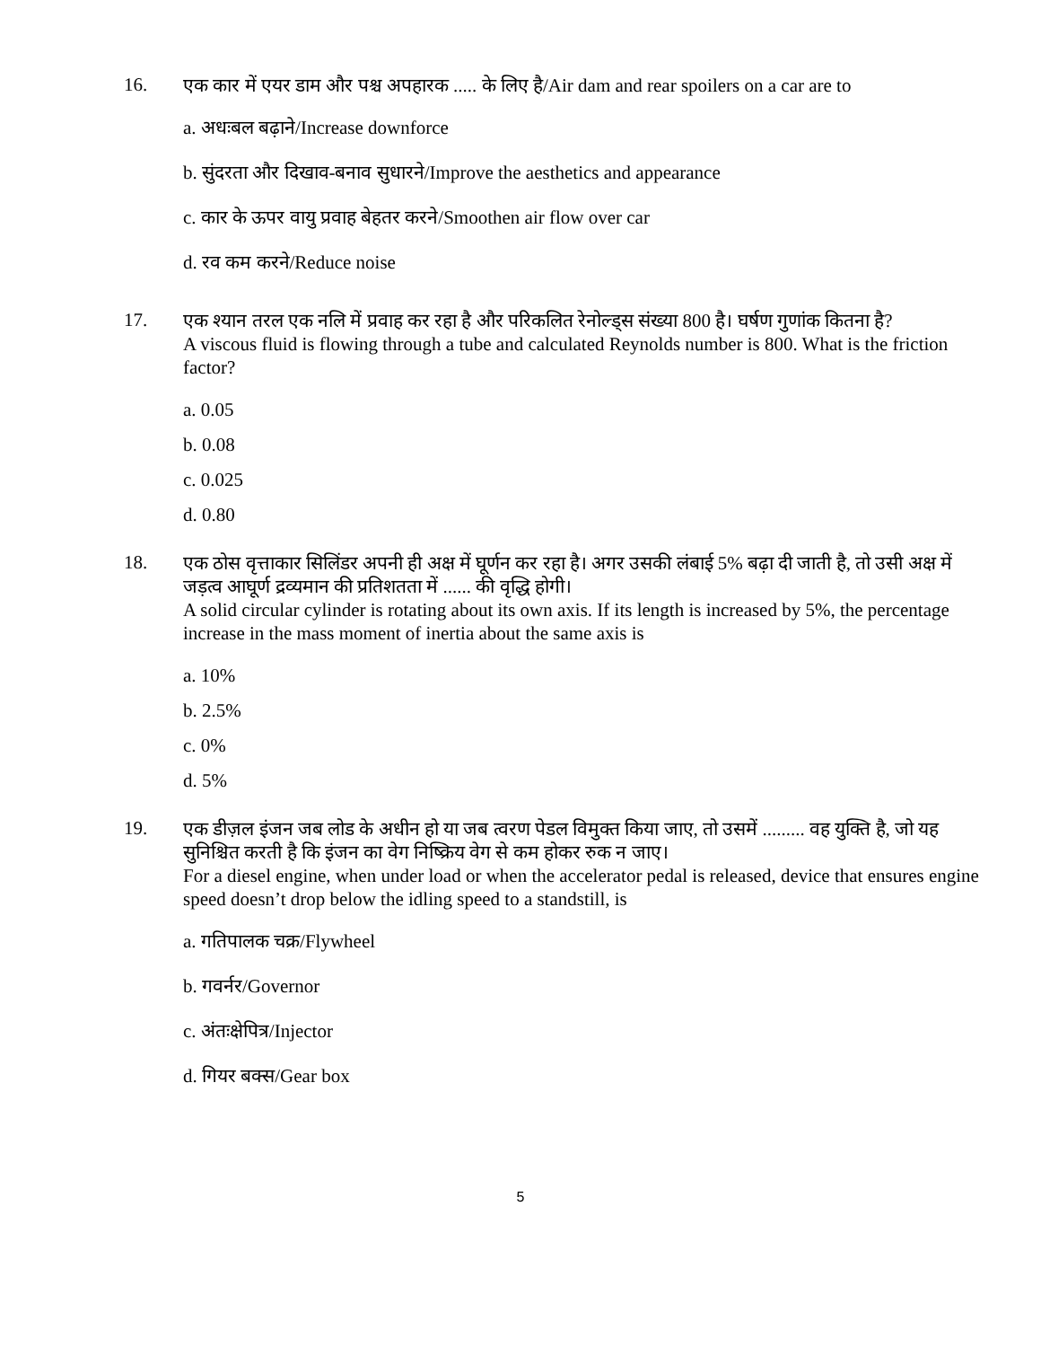16.
एक कार में एयर डाम और पश्च अपहारक ..... के लिए है/Air dam and rear spoilers on a car are to
a. अधःबल बढ़ाने/Increase downforce
b. सुंदरता और दिखाव-बनाव सुधारने/Improve the aesthetics and appearance
c. कार के ऊपर वायु प्रवाह बेहतर करने/Smoothen air flow over car
d. रव कम करने/Reduce noise
17.
एक श्यान तरल एक नलि में प्रवाह कर रहा है और परिकलित रेनोल्ड्स संख्या 800 है। घर्षण गुणांक कितना है?
A viscous fluid is flowing through a tube and calculated Reynolds number is 800. What is the friction factor?
a. 0.05
b. 0.08
c. 0.025
d. 0.80
18.
एक ठोस वृत्ताकार सिलिंडर अपनी ही अक्ष में घूर्णन कर रहा है। अगर उसकी लंबाई 5% बढ़ा दी जाती है, तो उसी अक्ष में जड़त्व आघूर्ण द्रव्यमान की प्रतिशतता में ...... की वृद्धि होगी।
A solid circular cylinder is rotating about its own axis. If its length is increased by 5%, the percentage increase in the mass moment of inertia about the same axis is
a. 10%
b. 2.5%
c. 0%
d. 5%
19.
एक डीज़ल इंजन जब लोड के अधीन हो या जब त्वरण पेडल विमुक्त किया जाए, तो उसमें ......... वह युक्ति है, जो यह सुनिश्चित करती है कि इंजन का वेग निष्क्रिय वेग से कम होकर रुक न जाए।
For a diesel engine, when under load or when the accelerator pedal is released, device that ensures engine speed doesn’t drop below the idling speed to a standstill, is
a. गतिपालक चक्र/Flywheel
b. गवर्नर/Governor
c. अंतःक्षेपित्र/Injector
d. गियर बक्स/Gear box
5